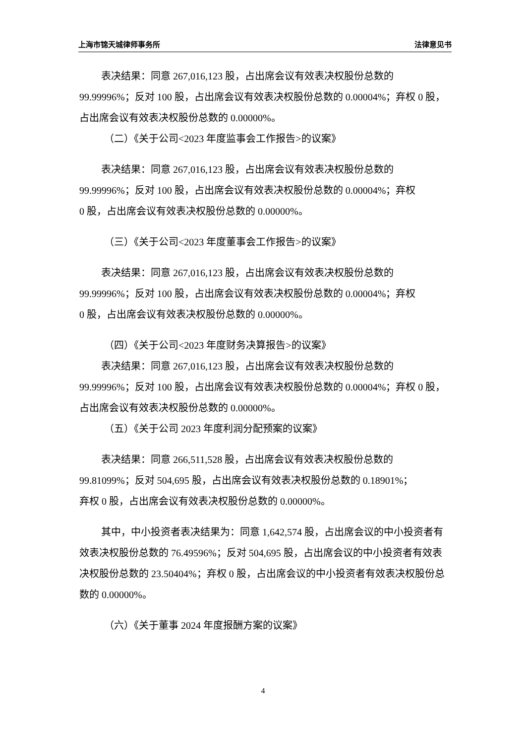上海市锦天城律师事务所 法律意见书
表决结果：同意 267,016,123 股，占出席会议有效表决权股份总数的 99.99996%；反对 100 股，占出席会议有效表决权股份总数的 0.00004%；弃权 0 股，占出席会议有效表决权股份总数的 0.00000%。
（二）《关于公司<2023 年度监事会工作报告>的议案》
表决结果：同意 267,016,123 股，占出席会议有效表决权股份总数的
99.99996%；反对 100 股，占出席会议有效表决权股份总数的 0.00004%；弃权
0 股，占出席会议有效表决权股份总数的 0.00000%。
（三）《关于公司<2023 年度董事会工作报告>的议案》
表决结果：同意 267,016,123 股，占出席会议有效表决权股份总数的
99.99996%；反对 100 股，占出席会议有效表决权股份总数的 0.00004%；弃权
0 股，占出席会议有效表决权股份总数的 0.00000%。
（四）《关于公司<2023 年度财务决算报告>的议案》
表决结果：同意 267,016,123 股，占出席会议有效表决权股份总数的 99.99996%；反对 100 股，占出席会议有效表决权股份总数的 0.00004%；弃权 0 股，占出席会议有效表决权股份总数的 0.00000%。
（五）《关于公司 2023 年度利润分配预案的议案》
表决结果：同意 266,511,528 股，占出席会议有效表决权股份总数的
99.81099%；反对 504,695 股，占出席会议有效表决权股份总数的 0.18901%；
弃权 0 股，占出席会议有效表决权股份总数的 0.00000%。
其中，中小投资者表决结果为：同意 1,642,574 股，占出席会议的中小投资者有效表决权股份总数的 76.49596%；反对 504,695 股，占出席会议的中小投资者有效表决权股份总数的 23.50404%；弃权 0 股，占出席会议的中小投资者有效表决权股份总数的 0.00000%。
（六）《关于董事 2024 年度报酬方案的议案》
4